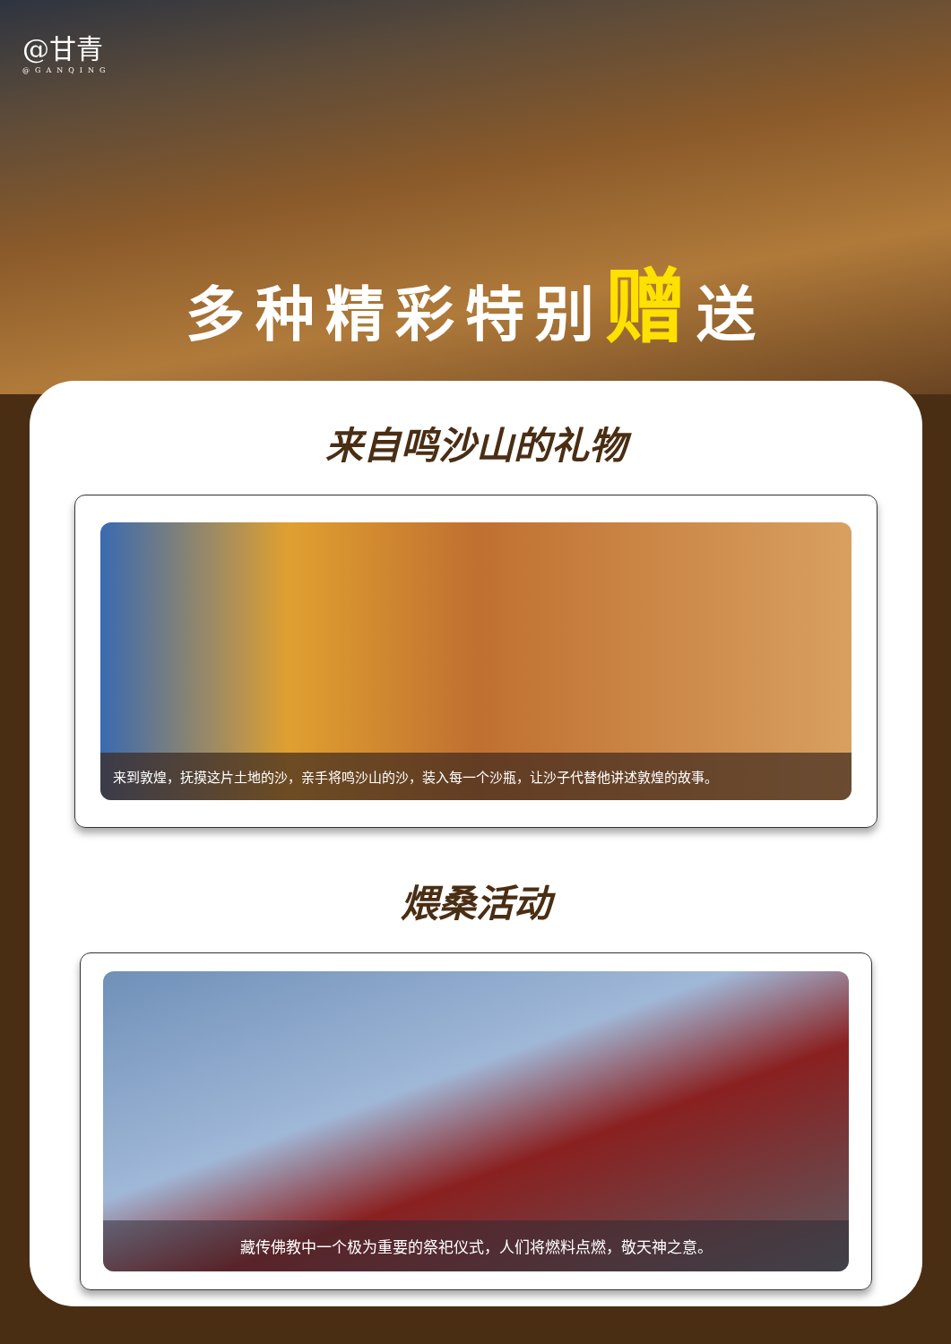@甘青
@GANQING
多种精彩特别赠送
来自鸣沙山的礼物
来到敦煌，抚摸这片土地的沙，亲手将鸣沙山的沙，装入每一个沙瓶，让沙子代替他讲述敦煌的故事。
煨桑活动
藏传佛教中一个极为重要的祭祀仪式，人们将燃料点燃，敬天神之意。